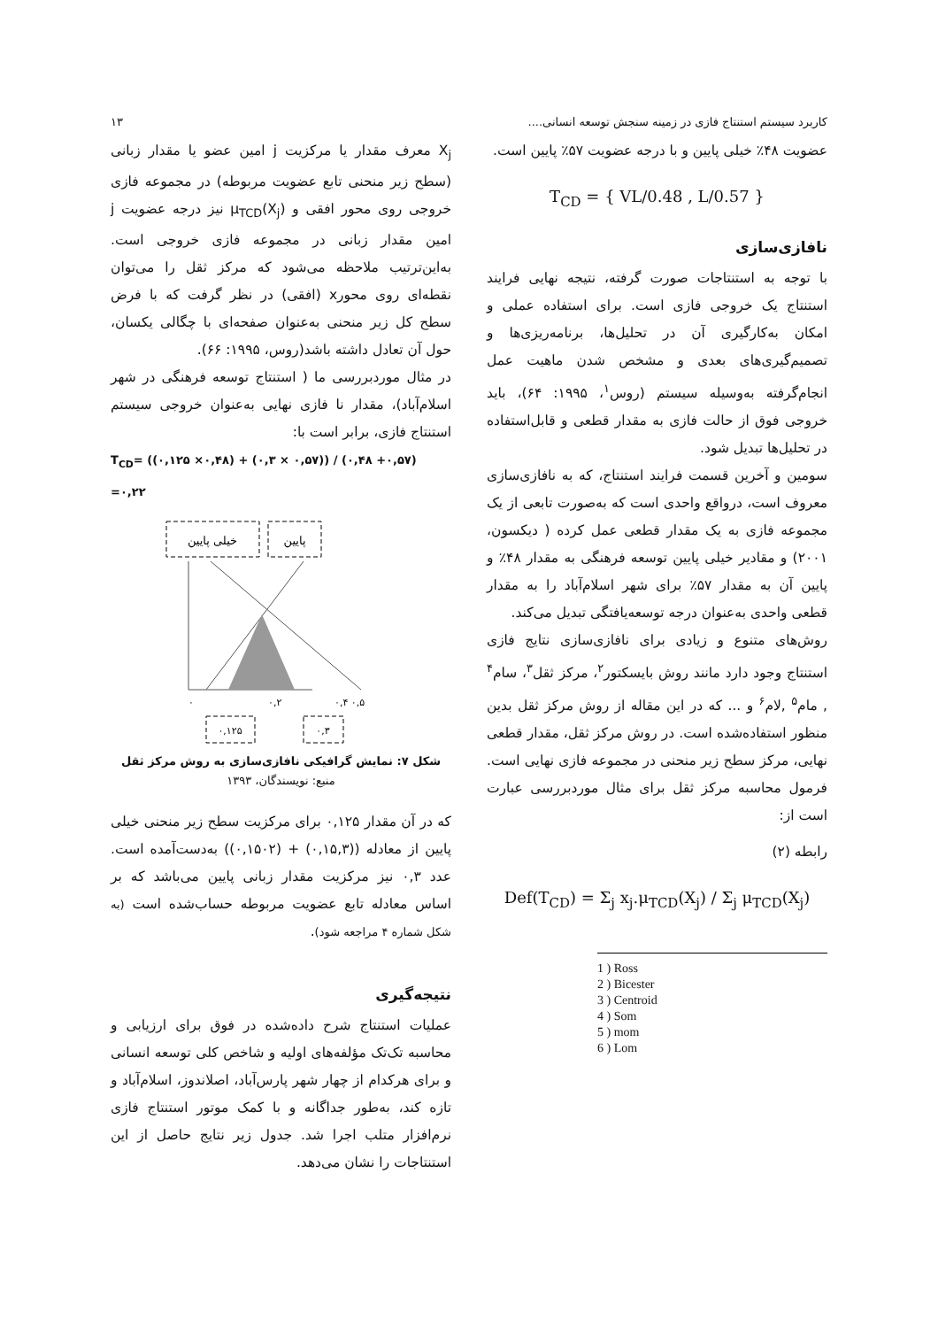کاربرد سیستم استنتاج فازی در زمینه سنجش توسعه انسانی.... ۱۳
عضویت ۴۸٪ خیلی پایین و با درجه عضویت ۵۷٪ پایین است.
T<sub>CD</sub> = { VL/0.48 , L/0.57 }
نافازی‌سازی
با توجه به استنتاجات صورت گرفته، نتیجه نهایی فرایند استنتاج یک خروجی فازی است. برای استفاده عملی و امکان به‌کارگیری آن در تحلیل‌ها، برنامه‌ریزی‌ها و تصمیم‌گیری‌های بعدی و مشخص شدن ماهیت عمل انجام‌گرفته به‌وسیله سیستم (روس<sup>۱</sup>، ۱۹۹۵: ۶۴)، باید خروجی فوق از حالت فازی به مقدار قطعی و قابل‌استفاده در تحلیل‌ها تبدیل شود.
سومین و آخرین قسمت فرایند استنتاج، که به نافازی‌سازی معروف است، درواقع واحدی است که به‌صورت تابعی از یک مجموعه فازی به یک مقدار قطعی عمل کرده ( دیکسون، ۲۰۰۱) و مقادیر خیلی پایین توسعه فرهنگی به مقدار ۴۸٪ و پایین آن به مقدار ۵۷٪ برای شهر اسلام‌آباد را به مقدار قطعی واحدی به‌عنوان درجه توسعه‌یافتگی تبدیل می‌کند.
روش‌های متنوع و زیادی برای نافازی‌سازی نتایج فازی استنتاج وجود دارد مانند روش بایسکتور<sup>۲</sup>، مرکز ثقل<sup>۳</sup>، سام<sup>۴</sup> , مام<sup>۵</sup> ,لام<sup>۶</sup> و ... که در این مقاله از روش مرکز ثقل بدین منظور استفاده‌شده است. در روش مرکز ثقل، مقدار قطعی نهایی، مرکز سطح زیر منحنی در مجموعه فازی نهایی است. فرمول محاسبه مرکز ثقل برای مثال موردبررسی عبارت است از:
رابطه (۲)
Def(T<sub>CD</sub>) = Σ<sub>j</sub> x<sub>j</sub>.μ<sub>TCD</sub>(X<sub>j</sub>) / Σ<sub>j</sub> μ<sub>TCD</sub>(X<sub>j</sub>)
1 ) Ross
2 ) Bicester
3 ) Centroid
4 ) Som
5 ) mom
6 ) Lom
X<sub>j</sub> معرف مقدار یا مرکزیت j امین عضو یا مقدار زبانی (سطح زیر منحنی تابع عضویت مربوطه) در مجموعه فازی خروجی روی محور افقی و μ<sub>TCD</sub>(X<sub>j</sub>) نیز درجه عضویت j امین مقدار زبانی در مجموعه فازی خروجی است. به‌این‌ترتیب ملاحظه می‌شود که مرکز ثقل را می‌توان نقطه‌ای روی محورx (افقی) در نظر گرفت که با فرض سطح کل زیر منحنی به‌عنوان صفحه‌ای با چگالی یکسان، حول آن تعادل داشته باشد(روس، ۱۹۹۵: ۶۶).
در مثال موردبررسی ما ( استنتاج توسعه فرهنگی در شهر اسلام‌آباد)، مقدار نا فازی نهایی به‌عنوان خروجی سیستم استنتاج فازی، برابر است با:
T<sub>CD</sub>= ((۰,۱۲۵ ×۰,۴۸) + (۰,۳ × ۰,۵۷)) / (۰,۴۸ +۰,۵۷) =۰,۲۲
خیلی پایین
پایین
۰
۰,۲
۰,۴ ۰,۵
۰,۱۲۵
۰,۳
شکل ۷: نمایش گرافیکی نافازی‌سازی به روش مرکز ثقل
منبع: نویسندگان، ۱۳۹۳
که در آن مقدار ۰,۱۲۵ برای مرکزیت سطح زیر منحنی خیلی پایین از معادله ((۰,۱۵,۳) + (۰,۱۵۰۲)) به‌دست‌آمده است. عدد ۰,۳ نیز مرکزیت مقدار زبانی پایین می‌باشد که بر اساس معادله تابع عضویت مربوطه حساب‌شده است (به شکل شماره ۴ مراجعه شود).
نتیجه‌گیری
عملیات استنتاج شرح داده‌شده در فوق برای ارزیابی و محاسبه تک‌تک مؤلفه‌های اولیه و شاخص کلی توسعه انسانی و برای هرکدام از چهار شهر پارس‌آباد، اصلاندوز، اسلام‌آباد و تازه کند، به‌طور جداگانه و با کمک موتور استنتاج فازی نرم‌افزار متلب اجرا شد. جدول زیر نتایج حاصل از این استنتاجات را نشان می‌دهد.